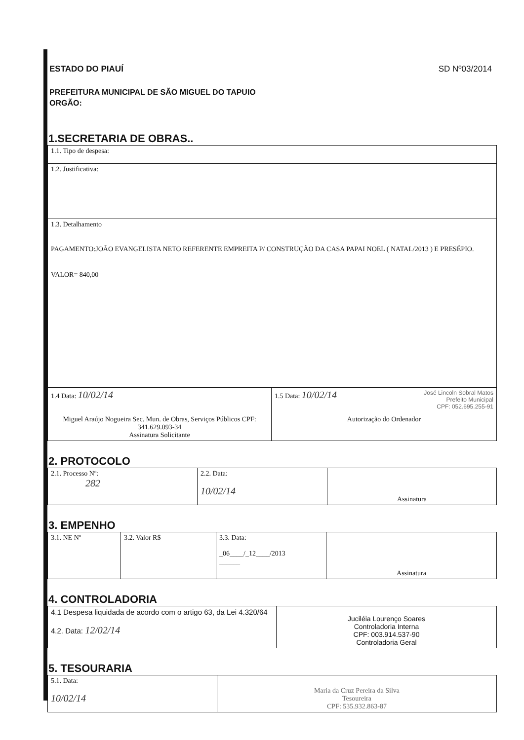ESTADO DO PIAUÍ SD Nº03/2014
PREFEITURA MUNICIPAL DE SÃO MIGUEL DO TAPUIO
ORGÃO:
1.SECRETARIA DE OBRAS..
| 1.1. Tipo de despesa: | |
| 1.2. Justificativa: | |
| 1.3. Detalhamento | |
| PAGAMENTO:JOÃO EVANGELISTA NETO REFERENTE EMPREITA P/ CONSTRUÇÃO DA CASA PAPAI NOEL ( NATAL/2013 ) E PRESÉPIO. VALOR= 840,00 | |
| 1.4 Data: 10/02/14 Miguel Araújo Nogueira Sec. Mun. de Obras, Serviços Públicos CPF: 341.629.093-34 Assinatura Solicitante | 1.5 Data: 10/02/14 José Lincoln Sobral Matos Prefeito Municipal CPF: 052.695.255-91 Autorização do Ordenador |
2. PROTOCOLO
| 2.1. Processo Nº: 282 | 2.2. Data: 10/02/14 | Assinatura |
3. EMPENHO
| 3.1. NE Nº | 3.2. Valor R$ | 3.3. Data: _06____/_12____/2013 ______ | Assinatura |
4. CONTROLADORIA
| 4.1 Despesa liquidada de acordo com o artigo 63, da Lei 4.320/64 4.2. Data: 12/02/14 | Juciléia Lourenço Soares Controladoria Interna CPF: 003.914.537-90 Controladoria Geral |
5. TESOURARIA
| 5.1. Data: 10/02/14 | Maria da Cruz Pereira da Silva Tesoureira CPF: 535.932.863-87 |